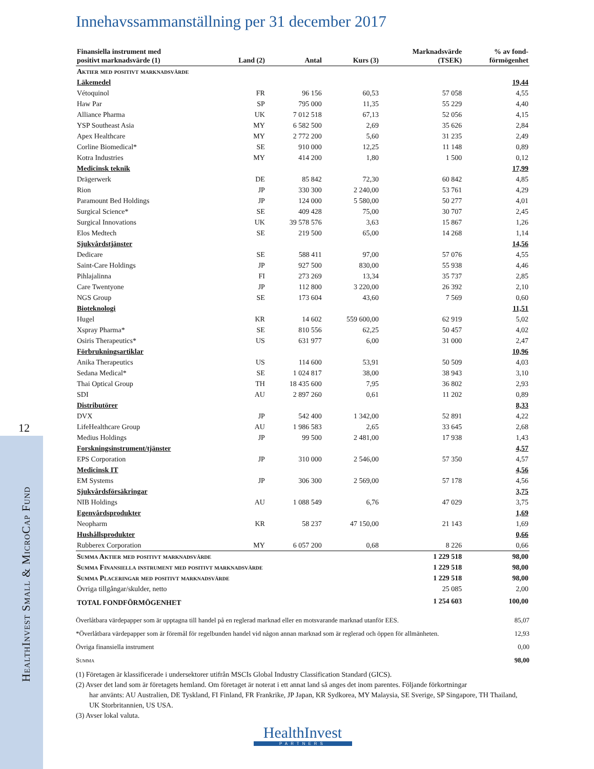12
HealthInvest Small & MicroCap Fund
Innehavssammanställning per 31 december 2017
| Finansiella instrument med positivt marknadsvärde (1) | Land (2) | Antal | Kurs (3) | Marknadsvärde (TSEK) | % av fond- förmögenhet |
| --- | --- | --- | --- | --- | --- |
| Aktier med positivt marknadsvärde | | | | | |
| Läkemedel | | | | | 19,44 |
| Vétoquinol | FR | 96 156 | 60,53 | 57 058 | 4,55 |
| Haw Par | SP | 795 000 | 11,35 | 55 229 | 4,40 |
| Alliance Pharma | UK | 7 012 518 | 67,13 | 52 056 | 4,15 |
| YSP Southeast Asia | MY | 6 582 500 | 2,69 | 35 626 | 2,84 |
| Apex Healthcare | MY | 2 772 200 | 5,60 | 31 235 | 2,49 |
| Corline Biomedical* | SE | 910 000 | 12,25 | 11 148 | 0,89 |
| Kotra Industries | MY | 414 200 | 1,80 | 1 500 | 0,12 |
| Medicinsk teknik | | | | | 17,99 |
| Drägerwerk | DE | 85 842 | 72,30 | 60 842 | 4,85 |
| Rion | JP | 330 300 | 2 240,00 | 53 761 | 4,29 |
| Paramount Bed Holdings | JP | 124 000 | 5 580,00 | 50 277 | 4,01 |
| Surgical Science* | SE | 409 428 | 75,00 | 30 707 | 2,45 |
| Surgical Innovations | UK | 39 578 576 | 3,63 | 15 867 | 1,26 |
| Elos Medtech | SE | 219 500 | 65,00 | 14 268 | 1,14 |
| Sjukvårdstjänster | | | | | 14,56 |
| Dedicare | SE | 588 411 | 97,00 | 57 076 | 4,55 |
| Saint-Care Holdings | JP | 927 500 | 830,00 | 55 938 | 4,46 |
| Pihlajalinna | FI | 273 269 | 13,34 | 35 737 | 2,85 |
| Care Twentyone | JP | 112 800 | 3 220,00 | 26 392 | 2,10 |
| NGS Group | SE | 173 604 | 43,60 | 7 569 | 0,60 |
| Bioteknologi | | | | | 11,51 |
| Hugel | KR | 14 602 | 559 600,00 | 62 919 | 5,02 |
| Xspray Pharma* | SE | 810 556 | 62,25 | 50 457 | 4,02 |
| Osiris Therapeutics* | US | 631 977 | 6,00 | 31 000 | 2,47 |
| Förbrukningsartiklar | | | | | 10,96 |
| Anika Therapeutics | US | 114 600 | 53,91 | 50 509 | 4,03 |
| Sedana Medical* | SE | 1 024 817 | 38,00 | 38 943 | 3,10 |
| Thai Optical Group | TH | 18 435 600 | 7,95 | 36 802 | 2,93 |
| SDI | AU | 2 897 260 | 0,61 | 11 202 | 0,89 |
| Distributörer | | | | | 8,33 |
| DVX | JP | 542 400 | 1 342,00 | 52 891 | 4,22 |
| LifeHealthcare Group | AU | 1 986 583 | 2,65 | 33 645 | 2,68 |
| Medius Holdings | JP | 99 500 | 2 481,00 | 17 938 | 1,43 |
| Forskningsinstrument/tjänster | | | | | 4,57 |
| EPS Corporation | JP | 310 000 | 2 546,00 | 57 350 | 4,57 |
| Medicinsk IT | | | | | 4,56 |
| EM Systems | JP | 306 300 | 2 569,00 | 57 178 | 4,56 |
| Sjukvårdsförsäkringar | | | | | 3,75 |
| NIB Holdings | AU | 1 088 549 | 6,76 | 47 029 | 3,75 |
| Egenvårdsprodukter | | | | | 1,69 |
| Neopharm | KR | 58 237 | 47 150,00 | 21 143 | 1,69 |
| Hushållsprodukter | | | | | 0,66 |
| Rubberex Corporation | MY | 6 057 200 | 0,68 | 8 226 | 0,66 |
| Summa Aktier med positivt marknadsvärde | | | | 1 229 518 | 98,00 |
| Summa Finansiella instrument med positivt marknadsvärde | | | | 1 229 518 | 98,00 |
| Summa Placeringar med positivt marknadsvärde | | | | 1 229 518 | 98,00 |
| Övriga tillgångar/skulder, netto | | | | 25 085 | 2,00 |
| TOTAL FONDFÖRMÖGENHET | | | | 1 254 603 | 100,00 |
Överlåtbara värdepapper som är upptagna till handel på en reglerad marknad eller en motsvarande marknad utanför EES. 85,07
*Överlåtbara värdepapper som är föremål för regelbunden handel vid någon annan marknad som är reglerad och öppen för allmänheten. 12,93
Övriga finansiella instrument 0,00
Summa 98,00
(1) Företagen är klassificerade i undersektorer utifrån MSCIs Global Industry Classification Standard (GICS).
(2) Avser det land som är företagets hemland. Om företaget är noterat i ett annat land så anges det inom parentes. Följande förkortningar
har använts: AU Australien, DE Tyskland, FI Finland, FR Frankrike, JP Japan, KR Sydkorea, MY Malaysia, SE Sverige, SP Singapore, TH Thailand, UK Storbritannien, US USA.
(3) Avser lokal valuta.
HealthInvest
PARTNERS